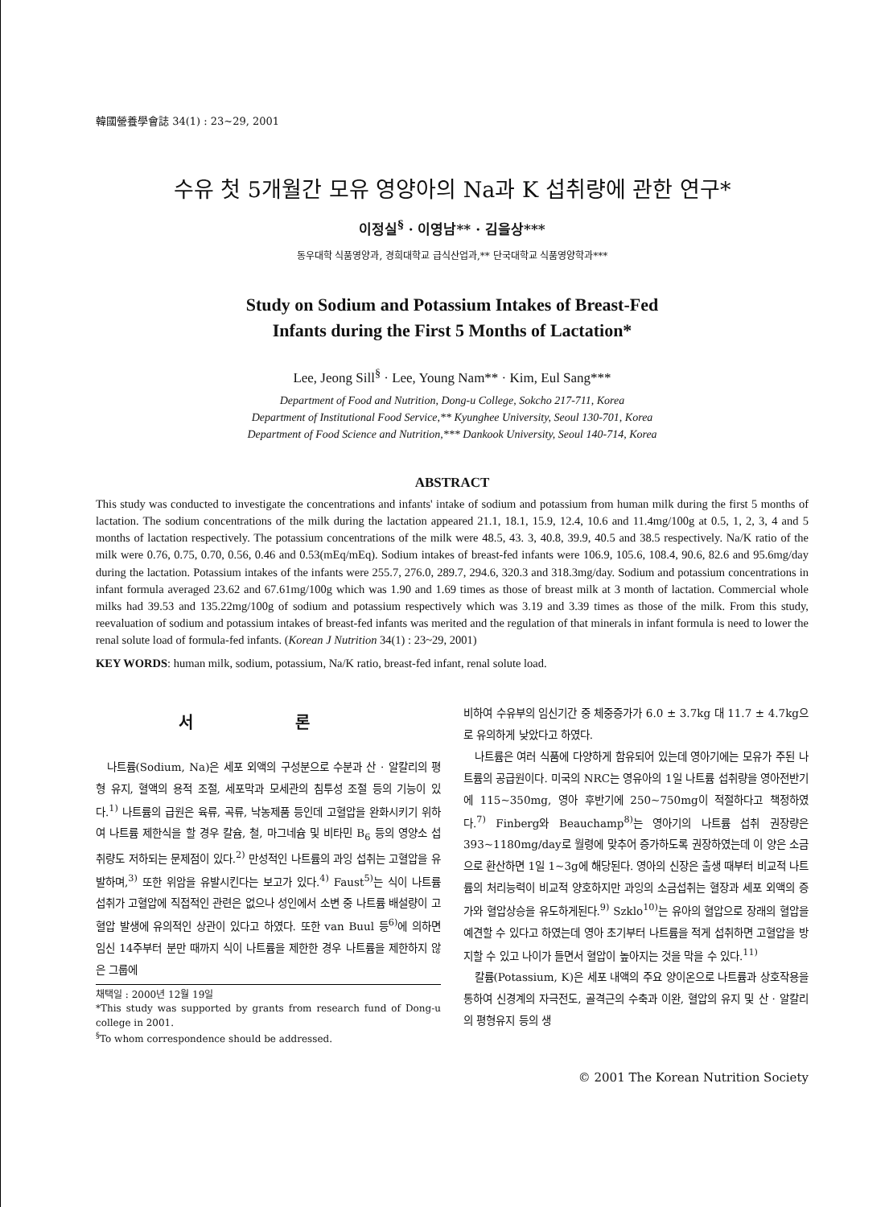韓國營養學會誌 34(1) : 23~29, 2001
수유 첫 5개월간 모유 영양아의 Na과 K 섭취량에 관한 연구*
이정실<sup>§</sup> · 이영남** · 김을상***
동우대학 식품영양과, 경희대학교 급식산업과,** 단국대학교 식품영양학과***
Study on Sodium and Potassium Intakes of Breast-Fed
Infants during the First 5 Months of Lactation*
Lee, Jeong Sill<sup>§</sup> · Lee, Young Nam** · Kim, Eul Sang***
Department of Food and Nutrition, Dong-u College, Sokcho 217-711, Korea
Department of Institutional Food Service,** Kyunghee University, Seoul 130-701, Korea
Department of Food Science and Nutrition,*** Dankook University, Seoul 140-714, Korea
ABSTRACT
This study was conducted to investigate the concentrations and infants' intake of sodium and potassium from human milk during the first 5 months of lactation. The sodium concentrations of the milk during the lactation appeared 21.1, 18.1, 15.9, 12.4, 10.6 and 11.4mg/100g at 0.5, 1, 2, 3, 4 and 5 months of lactation respectively. The potassium concentrations of the milk were 48.5, 43. 3, 40.8, 39.9, 40.5 and 38.5 respectively. Na/K ratio of the milk were 0.76, 0.75, 0.70, 0.56, 0.46 and 0.53(mEq/mEq). Sodium intakes of breast-fed infants were 106.9, 105.6, 108.4, 90.6, 82.6 and 95.6mg/day during the lactation. Potassium intakes of the infants were 255.7, 276.0, 289.7, 294.6, 320.3 and 318.3mg/day. Sodium and potassium concentrations in infant formula averaged 23.62 and 67.61mg/100g which was 1.90 and 1.69 times as those of breast milk at 3 month of lactation. Commercial whole milks had 39.53 and 135.22mg/100g of sodium and potassium respectively which was 3.19 and 3.39 times as those of the milk. From this study, reevaluation of sodium and potassium intakes of breast-fed infants was merited and the regulation of that minerals in infant formula is need to lower the renal solute load of formula-fed infants. (Korean J Nutrition 34(1) : 23~29, 2001)
KEY WORDS: human milk, sodium, potassium, Na/K ratio, breast-fed infant, renal solute load.
서 론
나트륨(Sodium, Na)은 세포 외액의 구성분으로 수분과 산 · 알칼리의 평형 유지, 혈액의 용적 조절, 세포막과 모세관의 침투성 조절 등의 기능이 있다.<sup>1)</sup> 나트륨의 급원은 육류, 곡류, 낙농제품 등인데 고혈압을 완화시키기 위하여 나트륨 제한식을 할 경우 칼슘, 철, 마그네슘 및 비타민 B<sub>6</sub> 등의 영양소 섭취량도 저하되는 문제점이 있다.<sup>2)</sup> 만성적인 나트륨의 과잉 섭취는 고혈압을 유발하며,<sup>3)</sup> 또한 위암을 유발시킨다는 보고가 있다.<sup>4)</sup> Faust<sup>5)</sup>는 식이 나트륨 섭취가 고혈압에 직접적인 관련은 없으나 성인에서 소변 중 나트륨 배설량이 고혈압 발생에 유의적인 상관이 있다고 하였다. 또한 van Buul 등<sup>6)</sup>에 의하면 임신 14주부터 분만 때까지 식이 나트륨을 제한한 경우 나트륨을 제한하지 않은 그룹에
채택일 : 2000년 12월 19일
*This study was supported by grants from research fund of Dong-u college in 2001.
<sup>§</sup> To whom correspondence should be addressed.
비하여 수유부의 임신기간 중 체중증가가 6.0 ± 3.7kg 대 11.7 ± 4.7kg으로 유의하게 낮았다고 하였다.
나트륨은 여러 식품에 다양하게 함유되어 있는데 영아기에는 모유가 주된 나트륨의 공급원이다. 미국의 NRC는 영유아의 1일 나트륨 섭취량을 영아전반기에 115~350mg, 영아 후반기에 250~750mg이 적절하다고 책정하였다.<sup>7)</sup> Finberg와 Beauchamp<sup>8)</sup>는 영아기의 나트륨 섭취 권장량은 393~1180mg/day로 월령에 맞추어 증가하도록 권장하였는데 이 양은 소금으로 환산하면 1일 1~3g에 해당된다. 영아의 신장은 출생 때부터 비교적 나트륨의 처리능력이 비교적 양호하지만 과잉의 소금섭취는 혈장과 세포 외액의 증가와 혈압상승을 유도하게된다.<sup>9)</sup> Szklo<sup>10)</sup>는 유아의 혈압으로 장래의 혈압을 예견할 수 있다고 하였는데 영아 초기부터 나트륨을 적게 섭취하면 고혈압을 방지할 수 있고 나이가 들면서 혈압이 높아지는 것을 막을 수 있다.<sup>11)</sup>
칼륨(Potassium, K)은 세포 내액의 주요 양이온으로 나트륨과 상호작용을 통하여 신경계의 자극전도, 골격근의 수축과 이완, 혈압의 유지 및 산 · 알칼리의 평형유지 등의 생
© 2001 The Korean Nutrition Society